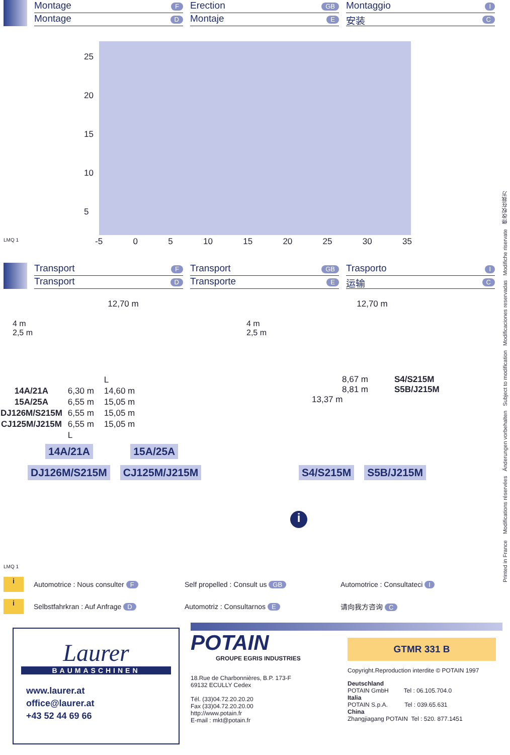Montage F
Montage D
Erection GB
Montaje E
Montaggio I
安装 C
25
20
15
10
5
-5 0 5 10 15 20 25 30 35
LMQ 1
Transport F
Transport D
Transport GB
Transporte E
Trasporto I
运输 C
12,70 m
4 m
2,5 m
| | | L |
| 14A/21A | 6,30 m | 14,60 m |
| 15A/25A | 6,55 m | 15,05 m |
| DJ126M/S215M | 6,55 m | 15,05 m |
| CJ125M/J215M | 6,55 m | 15,05 m |
| | L | |
12,70 m
4 m
2,5 m
8,67 m S4/S215M
8,81 m S5B/J215M
13,37 m
14A/21A 15A/25A
DJ126M/S215M CJ125M/J215M S4/S215M S5B/J215M
i
LMQ 1
i
Automotrice : Nous consulter F
Self propelled : Consult us GB
Automotrice : Consultateci I
i
Selbstfahrkran : Auf Anfrage D
Automotriz : Consultarnos E
请向我方咨询 C
Laurer
BAUMASCHINEN
www.laurer.at
office@laurer.at
+43 52 44 69 66
POTAIN
GROUPE EGRIS INDUSTRIES
18.Rue de Charbonnières, B.P. 173-F
69132 ECULLY Cedex
Tél. (33)04.72.20.20.20
Fax (33)04.72.20.20.00
http://www.potain.fr
E-mail : mkt@potain.fr
GTMR 331 B
Copyright.Reproduction interdite © POTAIN 1997
Deutschland
POTAIN GmbH Tel : 06.105.704.0
Italia
POTAIN S.p.A. Tel : 039.65.631
China
Zhangjiagang POTAIN Tel : 520. 877.1451
Printed in France Modifications réservées Änderungen vorbehalten Subject to modification Modificaciones reservadas Modifiche riservate 修改权在我方